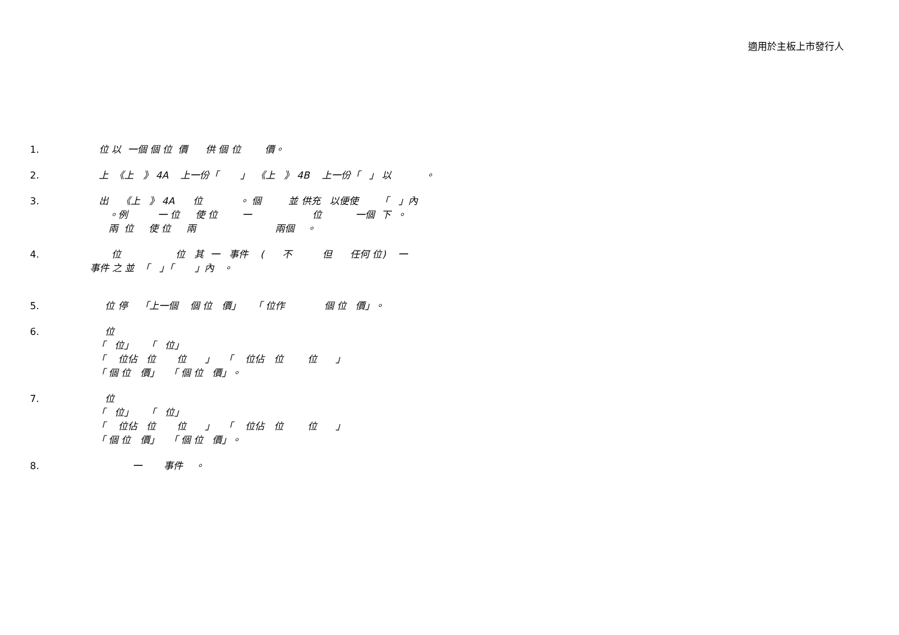適用於主板上市發行人
1. 位 以 一個 個 位 價 供 個 位 價。
2. 上 《上 》 4A 上一份「 」 《上 》 4B 上一份「 」 以 。
3. 出 《上 》 4A 位 。 個 並 供充 以便使 「 」內 。例 一 位 使 位 一 位 一個 下 。 兩 位 使 位 兩 兩個 。
4. 位 位 其 一 事件 ( 不 但 任何 位) 一 事件 之 並 「 」「 」內 。
5. 位 停 「上一個 個 位 價」 「 位作 個 位 價」。
6. 位 「 位」 「 位」 「 位佔 位 位 」 「 位佔 位 位 」 「 個 位 價」 「 個 位 價」。
7. 位 「 位」 「 位」 「 位佔 位 位 」 「 位佔 位 位 」 「 個 位 價」 「 個 位 價」。
8. 一 事件 。